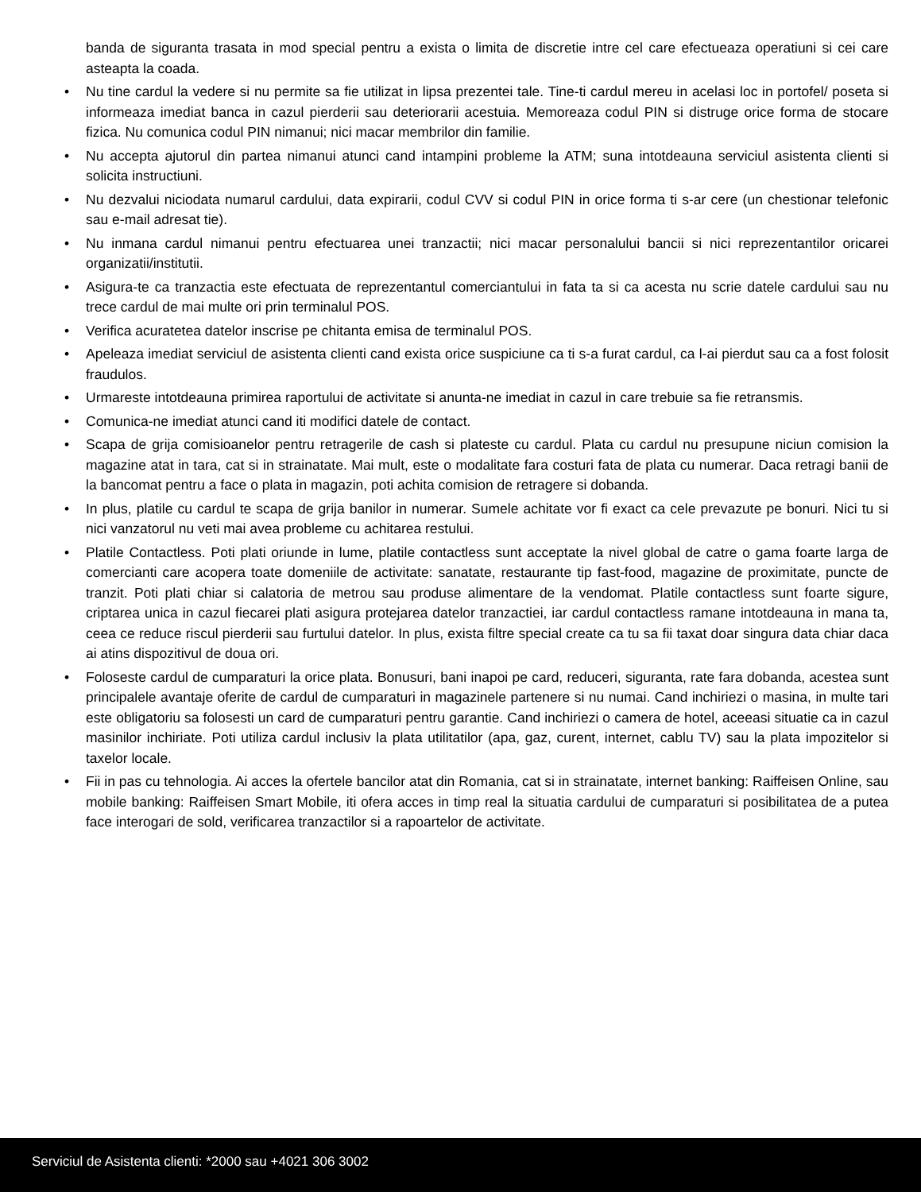banda de siguranta trasata in mod special pentru a exista o limita de discretie intre cel care efectueaza operatiuni si cei care asteapta la coada.
• Nu tine cardul la vedere si nu permite sa fie utilizat in lipsa prezentei tale. Tine-ti cardul mereu in acelasi loc in portofel/ poseta si informeaza imediat banca in cazul pierderii sau deteriorarii acestuia. Memoreaza codul PIN si distruge orice forma de stocare fizica. Nu comunica codul PIN nimanui; nici macar membrilor din familie.
• Nu accepta ajutorul din partea nimanui atunci cand intampini probleme la ATM; suna intotdeauna serviciul asistenta clienti si solicita instructiuni.
• Nu dezvalui niciodata numarul cardului, data expirarii, codul CVV si codul PIN in orice forma ti s-ar cere (un chestionar telefonic sau e-mail adresat tie).
• Nu inmana cardul nimanui pentru efectuarea unei tranzactii; nici macar personalului bancii si nici reprezentantilor oricarei organizatii/institutii.
• Asigura-te ca tranzactia este efectuata de reprezentantul comerciantului in fata ta si ca acesta nu scrie datele cardului sau nu trece cardul de mai multe ori prin terminalul POS.
• Verifica acuratetea datelor inscrise pe chitanta emisa de terminalul POS.
• Apeleaza imediat serviciul de asistenta clienti cand exista orice suspiciune ca ti s-a furat cardul, ca l-ai pierdut sau ca a fost folosit fraudulos.
• Urmareste intotdeauna primirea raportului de activitate si anunta-ne imediat in cazul in care trebuie sa fie retransmis.
• Comunica-ne imediat atunci cand iti modifici datele de contact.
• Scapa de grija comisioanelor pentru retragerile de cash si plateste cu cardul. Plata cu cardul nu presupune niciun comision la magazine atat in tara, cat si in strainatate. Mai mult, este o modalitate fara costuri fata de plata cu numerar. Daca retragi banii de la bancomat pentru a face o plata in magazin, poti achita comision de retragere si dobanda.
• In plus, platile cu cardul te scapa de grija banilor in numerar. Sumele achitate vor fi exact ca cele prevazute pe bonuri. Nici tu si nici vanzatorul nu veti mai avea probleme cu achitarea restului.
• Platile Contactless. Poti plati oriunde in lume, platile contactless sunt acceptate la nivel global de catre o gama foarte larga de comercianti care acopera toate domeniile de activitate: sanatate, restaurante tip fast-food, magazine de proximitate, puncte de tranzit. Poti plati chiar si calatoria de metrou sau produse alimentare de la vendomat. Platile contactless sunt foarte sigure, criptarea unica in cazul fiecarei plati asigura protejarea datelor tranzactiei, iar cardul contactless ramane intotdeauna in mana ta, ceea ce reduce riscul pierderii sau furtului datelor. In plus, exista filtre special create ca tu sa fii taxat doar singura data chiar daca ai atins dispozitivul de doua ori.
• Foloseste cardul de cumparaturi la orice plata. Bonusuri, bani inapoi pe card, reduceri, siguranta, rate fara dobanda, acestea sunt principalele avantaje oferite de cardul de cumparaturi in magazinele partenere si nu numai. Cand inchiriezi o masina, in multe tari este obligatoriu sa folosesti un card de cumparaturi pentru garantie. Cand inchiriezi o camera de hotel, aceeasi situatie ca in cazul masinilor inchiriate. Poti utiliza cardul inclusiv la plata utilitatilor (apa, gaz, curent, internet, cablu TV) sau la plata impozitelor si taxelor locale.
• Fii in pas cu tehnologia. Ai acces la ofertele bancilor atat din Romania, cat si in strainatate, internet banking: Raiffeisen Online, sau mobile banking: Raiffeisen Smart Mobile, iti ofera acces in timp real la situatia cardului de cumparaturi si posibilitatea de a putea face interogari de sold, verificarea tranzactilor si a rapoartelor de activitate.
Serviciul de Asistenta clienti: *2000 sau +4021 306 3002